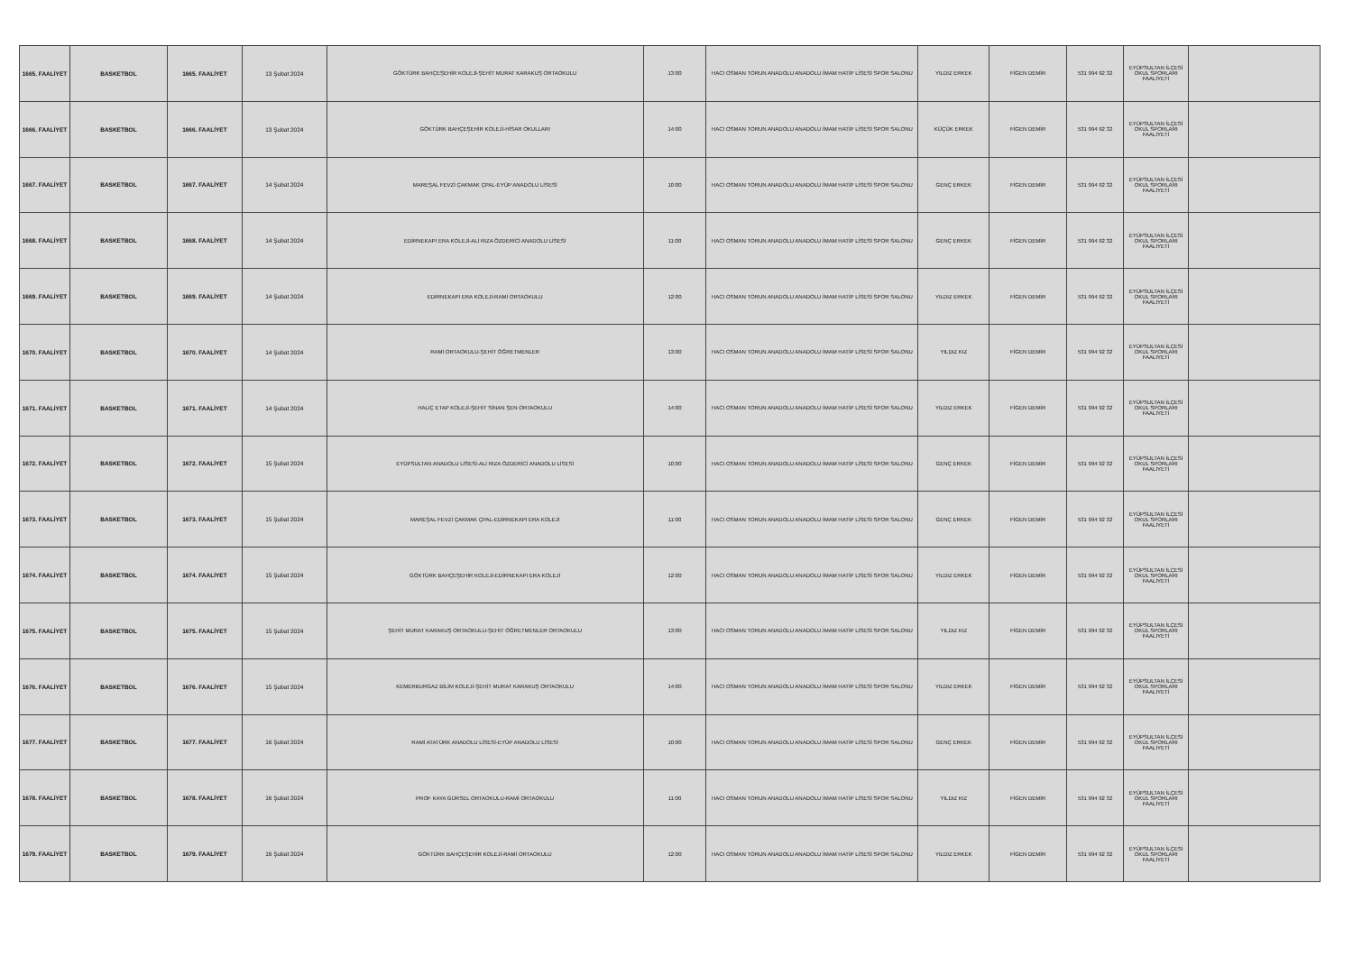| 1665. FAALİYET | BASKETBOL | 1665. FAALİYET | 13 Şubat 2024 | GÖKTÜRK BAHÇEŞEHİR KOLEJİ-ŞEHİT MURAT KARAKUŞ ORTAOKULU | 13:00 | HACI OSMAN TORUN ANADOLU ANADOLU İMAM HATİP LİSESİ SPOR SALONU | YILDIZ ERKEK | FİGEN DEMİR | 531 994 92 32 | EYÜPSULTAN İLÇESİ OKUL SPORLARI FAALİYETİ | |
| 1666. FAALİYET | BASKETBOL | 1666. FAALİYET | 13 Şubat 2024 | GÖKTÜRK BAHÇEŞEHİR KOLEJİ-HİSAR OKULLARI | 14:00 | HACI OSMAN TORUN ANADOLU ANADOLU İMAM HATİP LİSESİ SPOR SALONU | KÜÇÜK ERKEK | FİGEN DEMİR | 531 994 92 32 | EYÜPSULTAN İLÇESİ OKUL SPORLARI FAALİYETİ | |
| 1667. FAALİYET | BASKETBOL | 1667. FAALİYET | 14 Şubat 2024 | MAREŞAL FEVZİ ÇAKMAK ÇPAL-EYÜP ANADOLU LİSESİ | 10:00 | HACI OSMAN TORUN ANADOLU ANADOLU İMAM HATİP LİSESİ SPOR SALONU | GENÇ ERKEK | FİGEN DEMİR | 531 994 92 32 | EYÜPSULTAN İLÇESİ OKUL SPORLARI FAALİYETİ | |
| 1668. FAALİYET | BASKETBOL | 1668. FAALİYET | 14 Şubat 2024 | EDİRNEKAPI ERA KOLEJİ-ALİ RIZA ÖZDERİCİ ANADOLU LİSESİ | 11:00 | HACI OSMAN TORUN ANADOLU ANADOLU İMAM HATİP LİSESİ SPOR SALONU | GENÇ ERKEK | FİGEN DEMİR | 531 994 92 32 | EYÜPSULTAN İLÇESİ OKUL SPORLARI FAALİYETİ | |
| 1669. FAALİYET | BASKETBOL | 1669. FAALİYET | 14 Şubat 2024 | EDİRNEKAPI ERA KOLEJİ-RAMİ ORTAOKULU | 12:00 | HACI OSMAN TORUN ANADOLU ANADOLU İMAM HATİP LİSESİ SPOR SALONU | YILDIZ ERKEK | FİGEN DEMİR | 531 994 92 32 | EYÜPSULTAN İLÇESİ OKUL SPORLARI FAALİYETİ | |
| 1670. FAALİYET | BASKETBOL | 1670. FAALİYET | 14 Şubat 2024 | RAMİ ORTAOKULU-ŞEHİT ÖĞRETMENLER | 13:00 | HACI OSMAN TORUN ANADOLU ANADOLU İMAM HATİP LİSESİ SPOR SALONU | YILDIZ KIZ | FİGEN DEMİR | 531 994 92 32 | EYÜPSULTAN İLÇESİ OKUL SPORLARI FAALİYETİ | |
| 1671. FAALİYET | BASKETBOL | 1671. FAALİYET | 14 Şubat 2024 | HALİÇ ETAP KOLEJİ-ŞEHİT SİNAN ŞEN ORTAOKULU | 14:00 | HACI OSMAN TORUN ANADOLU ANADOLU İMAM HATİP LİSESİ SPOR SALONU | YILDIZ ERKEK | FİGEN DEMİR | 531 994 92 32 | EYÜPSULTAN İLÇESİ OKUL SPORLARI FAALİYETİ | |
| 1672. FAALİYET | BASKETBOL | 1672. FAALİYET | 15 Şubat 2024 | EYÜPSULTAN ANADOLU LİSESİ-ALİ RIZA ÖZDERİCİ ANADOLU LİSESİ | 10:00 | HACI OSMAN TORUN ANADOLU ANADOLU İMAM HATİP LİSESİ SPOR SALONU | GENÇ ERKEK | FİGEN DEMİR | 531 994 92 32 | EYÜPSULTAN İLÇESİ OKUL SPORLARI FAALİYETİ | |
| 1673. FAALİYET | BASKETBOL | 1673. FAALİYET | 15 Şubat 2024 | MAREŞAL FEVZİ ÇAKMAK ÇPAL-EDİRNEKAPI ERA KOLEJİ | 11:00 | HACI OSMAN TORUN ANADOLU ANADOLU İMAM HATİP LİSESİ SPOR SALONU | GENÇ ERKEK | FİGEN DEMİR | 531 994 92 32 | EYÜPSULTAN İLÇESİ OKUL SPORLARI FAALİYETİ | |
| 1674. FAALİYET | BASKETBOL | 1674. FAALİYET | 15 Şubat 2024 | GÖKTÜRK BAHÇEŞEHİR KOLEJİ-EDİRNEKAPI ERA KOLEJİ | 12:00 | HACI OSMAN TORUN ANADOLU ANADOLU İMAM HATİP LİSESİ SPOR SALONU | YILDIZ ERKEK | FİGEN DEMİR | 531 994 92 32 | EYÜPSULTAN İLÇESİ OKUL SPORLARI FAALİYETİ | |
| 1675. FAALİYET | BASKETBOL | 1675. FAALİYET | 15 Şubat 2024 | ŞEHİT MURAT KARAKUŞ ORTAOKULU-ŞEHİT ÖĞRETMENLER ORTAOKULU | 13:00 | HACI OSMAN TORUN ANADOLU ANADOLU İMAM HATİP LİSESİ SPOR SALONU | YILDIZ KIZ | FİGEN DEMİR | 531 994 92 32 | EYÜPSULTAN İLÇESİ OKUL SPORLARI FAALİYETİ | |
| 1676. FAALİYET | BASKETBOL | 1676. FAALİYET | 15 Şubat 2024 | KEMERBURGAZ BİLİM KOLEJİ-ŞEHİT MURAT KARAKUŞ ORTAOKULU | 14:00 | HACI OSMAN TORUN ANADOLU ANADOLU İMAM HATİP LİSESİ SPOR SALONU | YILDIZ ERKEK | FİGEN DEMİR | 531 994 92 32 | EYÜPSULTAN İLÇESİ OKUL SPORLARI FAALİYETİ | |
| 1677. FAALİYET | BASKETBOL | 1677. FAALİYET | 16 Şubat 2024 | RAMİ ATATÜRK ANADOLU LİSESİ-EYÜP ANADOLU LİSESİ | 10:00 | HACI OSMAN TORUN ANADOLU ANADOLU İMAM HATİP LİSESİ SPOR SALONU | GENÇ ERKEK | FİGEN DEMİR | 531 994 92 32 | EYÜPSULTAN İLÇESİ OKUL SPORLARI FAALİYETİ | |
| 1678. FAALİYET | BASKETBOL | 1678. FAALİYET | 16 Şubat 2024 | PROF KAYA GÜRSEL ORTAOKULU-RAMİ ORTAOKULU | 11:00 | HACI OSMAN TORUN ANADOLU ANADOLU İMAM HATİP LİSESİ SPOR SALONU | YILDIZ KIZ | FİGEN DEMİR | 531 994 92 32 | EYÜPSULTAN İLÇESİ OKUL SPORLARI FAALİYETİ | |
| 1679. FAALİYET | BASKETBOL | 1679. FAALİYET | 16 Şubat 2024 | GÖKTÜRK BAHÇEŞEHİR KOLEJİ-RAMİ ORTAOKULU | 12:00 | HACI OSMAN TORUN ANADOLU ANADOLU İMAM HATİP LİSESİ SPOR SALONU | YILDIZ ERKEK | FİGEN DEMİR | 531 994 92 32 | EYÜPSULTAN İLÇESİ OKUL SPORLARI FAALİYETİ | |